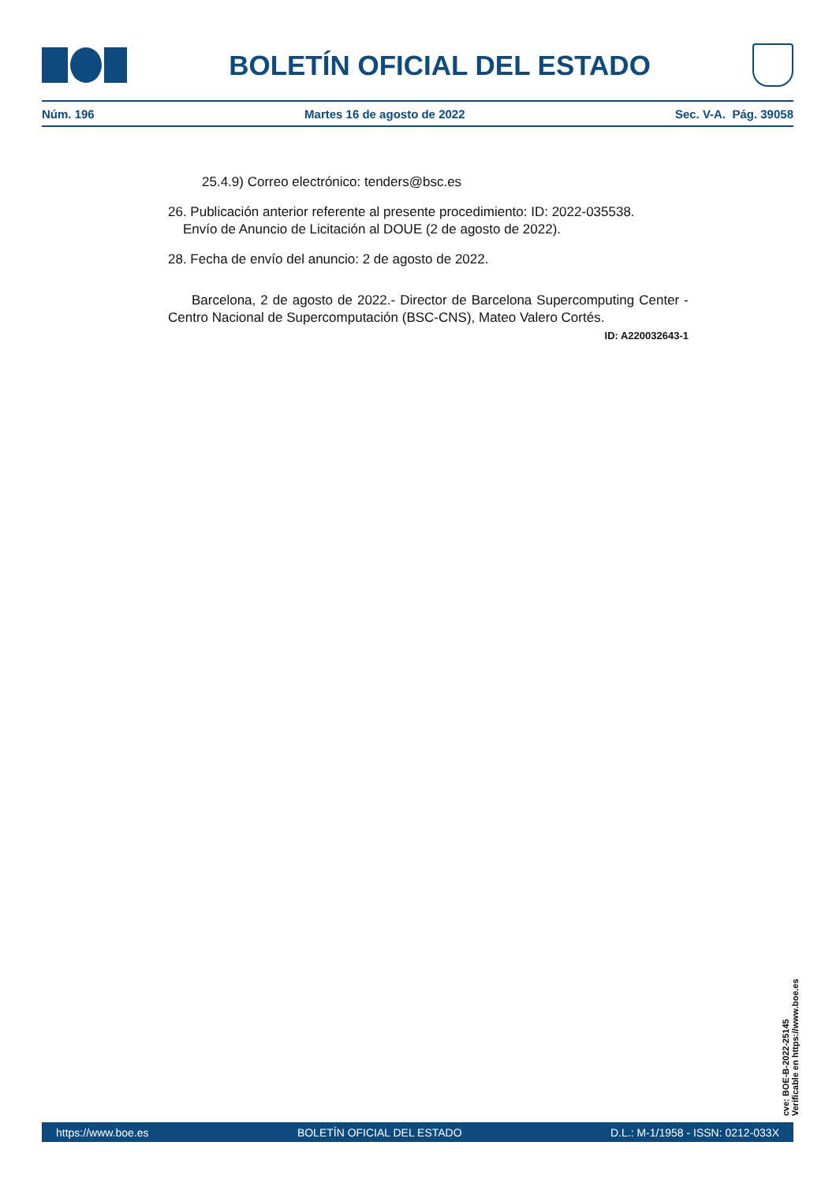BOLETÍN OFICIAL DEL ESTADO
Núm. 196 Martes 16 de agosto de 2022 Sec. V-A. Pág. 39058
25.4.9) Correo electrónico: tenders@bsc.es
26. Publicación anterior referente al presente procedimiento: ID: 2022-035538.
Envío de Anuncio de Licitación al DOUE (2 de agosto de 2022).
28. Fecha de envío del anuncio: 2 de agosto de 2022.
Barcelona, 2 de agosto de 2022.- Director de Barcelona Supercomputing Center - Centro Nacional de Supercomputación (BSC-CNS), Mateo Valero Cortés.
ID: A220032643-1
cve: BOE-B-2022-25145
Verificable en https://www.boe.es
https://www.boe.es BOLETÍN OFICIAL DEL ESTADO D.L.: M-1/1958 - ISSN: 0212-033X